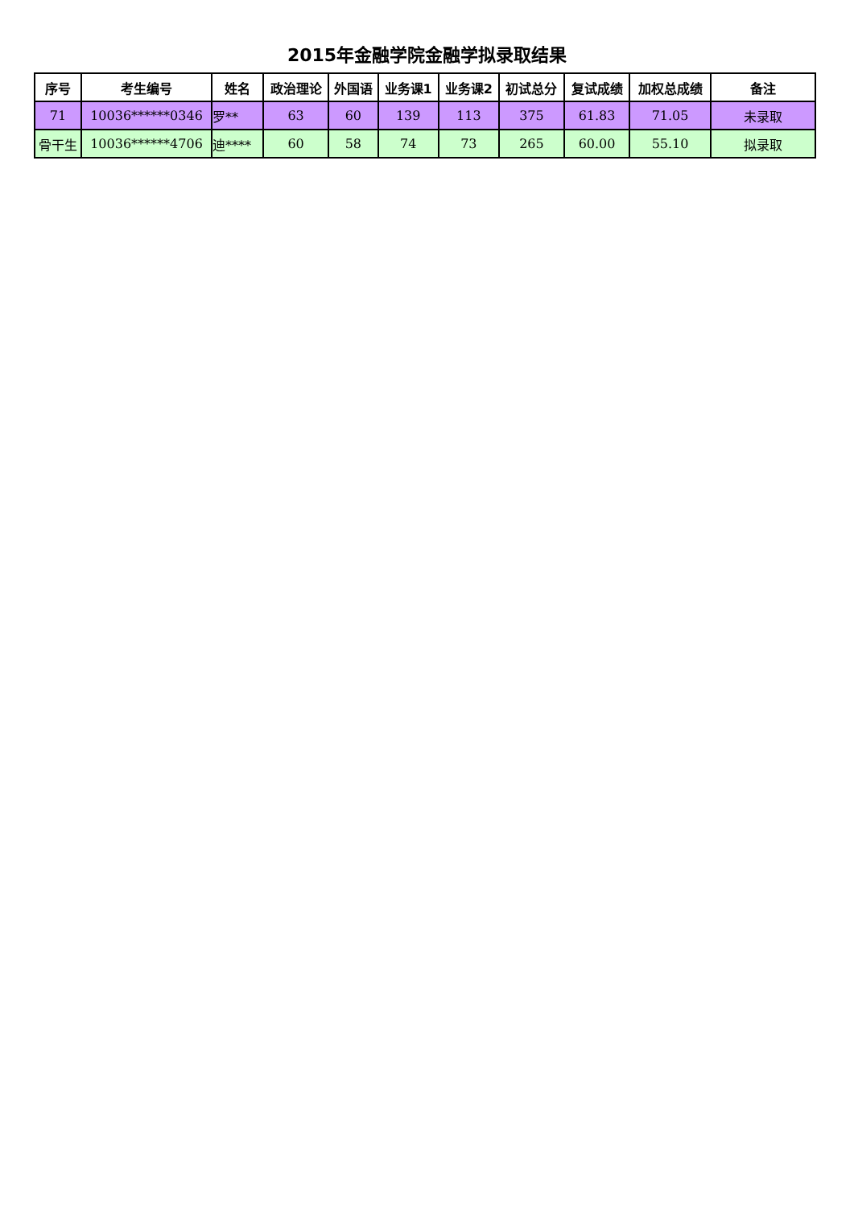2015年金融学院金融学拟录取结果
| 序号 | 考生编号 | 姓名 | 政治理论 | 外国语 | 业务课1 | 业务课2 | 初试总分 | 复试成绩 | 加权总成绩 | 备注 |
| --- | --- | --- | --- | --- | --- | --- | --- | --- | --- | --- |
| 71 | 10036******0346 | 罗** | 63 | 60 | 139 | 113 | 375 | 61.83 | 71.05 | 未录取 |
| 骨干生 | 10036******4706 | 迪**** | 60 | 58 | 74 | 73 | 265 | 60.00 | 55.10 | 拟录取 |